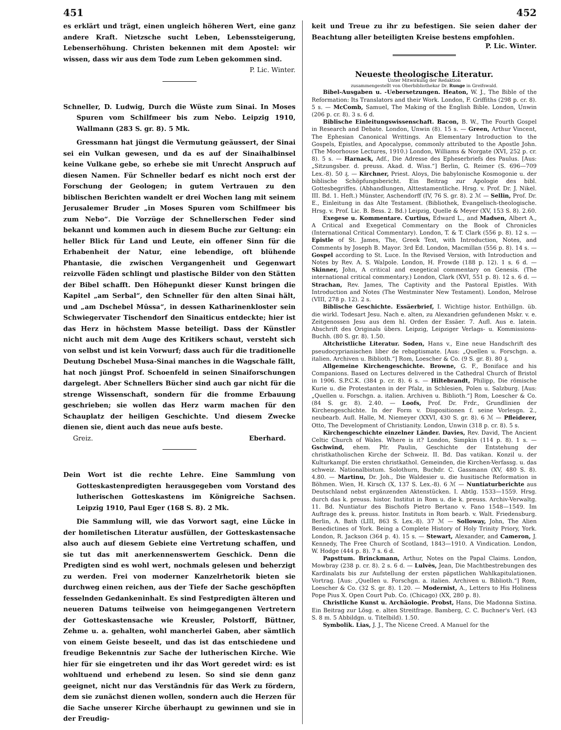451 452
es erklärt und trägt, einen ungleich höheren Wert, eine ganz andere Kraft. Nietzsche sucht Leben, Lebenssteigerung, Lebenserhöhung. Christen bekennen mit dem Apostel: wir wissen, dass wir aus dem Tode zum Leben gekommen sind.
P. Lic. Winter.
Schneller, D. Ludwig, Durch die Wüste zum Sinai. In Moses Spuren vom Schilfmeer bis zum Nebo. Leipzig 1910, Wallmann (283 S. gr. 8). 5 Mk.
Gressmann hat jüngst die Vermutung geäussert, der Sinai sei ein Vulkan gewesen, und da es auf der Sinaihalbinsel keine Vulkane gebe, so erhebe sie mit Unrecht Anspruch auf diesen Namen. Für Schneller bedarf es nicht noch erst der Forschung der Geologen; in gutem Vertrauen zu den biblischen Berichten wandelt er drei Wochen lang mit seinem Jerusalemer Bruder „in Moses Spuren vom Schilfmeer bis zum Nebo“. Die Vorzüge der Schnellerschen Feder sind bekannt und kommen auch in diesem Buche zur Geltung: ein heller Blick für Land und Leute, ein offener Sinn für die Erhabenheit der Natur, eine lebendige, oft blühende Phantasie, die zwischen Vergangenheit und Gegenwart reizvolle Fäden schlingt und plastische Bilder von den Stätten der Bibel schafft. Den Höhepunkt dieser Kunst bringen die Kapitel „am Serbal“, den Schneller für den alten Sinai hält, und „am Dschebel Mûssa“, in dessen Katharinenkloster sein Schwiegervater Tischendorf den Sinaiticus entdeckte; hier ist das Herz in höchstem Masse beteiligt. Dass der Künstler nicht auch mit dem Auge des Kritikers schaut, versteht sich von selbst und ist kein Vorwurf; dass auch für die traditionelle Deutung Dschebel Musa-Sinai manches in die Wagschale fällt, hat noch jüngst Prof. Schoenfeld in seinen Sinaiforschungen dargelegt. Aber Schnellers Bücher sind auch gar nicht für die strenge Wissenschaft, sondern für die fromme Erbauung geschrieben; sie wollen das Herz warm machen für den Schauplatz der heiligen Geschichte. Und diesem Zwecke dienen sie, dient auch das neue aufs beste.
Greiz. Eberhard.
Dein Wort ist die rechte Lehre. Eine Sammlung von Gotteskastenpredigten herausgegeben vom Vorstand des lutherischen Gotteskastens im Königreiche Sachsen. Leipzig 1910, Paul Eger (168 S. 8). 2 Mk.
Die Sammlung will, wie das Vorwort sagt, eine Lücke in der homiletischen Literatur ausfüllen, der Gotteskastensache also auch auf diesem Gebiete eine Vertretung schaffen, und sie tut das mit anerkennenswertem Geschick. Denn die Predigten sind es wohl wert, nochmals gelesen und beherzigt zu werden. Frei von moderner Kanzelrhetorik bieten sie durchweg einen reichen, aus der Tiefe der Sache geschöpften fesselnden Gedankeninhalt. Es sind Festpredigten älteren und neueren Datums teilweise von heimgegangenen Vertretern der Gotteskastensache wie Kreusler, Polstorff, Büttner, Zehme u. a. gehalten, wohl mancherlei Gaben, aber sämtlich von einem Geiste beseelt, und das ist das entschiedene und freudige Bekenntnis zur Sache der lutherischen Kirche. Wie hier für sie eingetreten und ihr das Wort geredet wird: es ist wohltuend und erhebend zu lesen. So sind sie denn ganz geeignet, nicht nur das Verständnis für das Werk zu fördern, dem sie zunächst dienen wollen, sondern auch die Herzen für die Sache unserer Kirche überhaupt zu gewinnen und sie in der Freudig-
keit und Treue zu ihr zu befestigen. Sie seien daher der Beachtung aller beteiligten Kreise bestens empfohlen.
P. Lic. Winter.
Neueste theologische Literatur.
Unter Mitwirkung der Redaktion
zusammengestellt von Oberbibliothekar Dr. Runge in Greifswald.
Bibel-Ausgaben u. -Uebersetzungen. Heaton, W. J., The Bible of the Reformation: Its Translators and their Work. London, F. Griffiths (298 p. cr. 8). 5 s. — McComb, Samuel, The Making of the English Bible. London, Unwin (206 p. cr. 8). 3 s. 6 d.
Biblische Einleitungswissenschaft. Bacon, B. W., The Fourth Gospel in Research and Debate. London, Unwin (8). 15 s. — Green, Arthur Vincent, The Ephesian Canonical Writtings. An Elementary Introduction to the Gospels, Epistles, and Apocalypse, commonly attributed to the Apostle John. (The Moorhouse Lectures, 1910.) London, Williams & Norgate (XVI, 252 p. cr. 8). 5 s. — Harnack, Adf., Die Adresse des Epheserbriefs des Paulus. [Aus: „Sitzungsber. d. preuss. Akad. d. Wiss.“] Berlin, G. Reimer (S. 696—709 Lex.-8). 50 ₰. — Kirchner, Priest. Aloys, Die babylonische Kosmogonie u. der biblische Schöpfungsbericht. Ein Beitrag zur Apologie des bibl. Gottesbegriffes. (Abhandlungen, Alttestamentliche. Hrsg. v. Prof. Dr. J. Nikel. III. Bd. 1. Heft.) Münster, Aschendorff (IV, 76 S. gr. 8). 2 ℳ — Sellin, Prof. Dr. E., Einleitung in das Alte Testament. (Bibliothek, Evangelisch-theologische. Hrsg. v. Prof. Lic. B. Bess. 2. Bd.) Leipzig, Quelle & Meyer (XV, 153 S. 8). 2.60.
Exegese u. Kommentare. Curtius, Edward L., and Madsen, Albert A., A Critical and Exegetical Commentary on the Book of Chronicles (International Critical Commentary). London, T. & T. Clark (556 p. 8). 12 s. — Epistle of St. James, The, Greek Text, with Introduction, Notes, and Comments by Joseph B. Mayor. 3rd Ed. London, Macmillan (556 p. 8). 14 s. — Gospel according to St. Luce. In the Revised Version, with Introduction and Notes by Rev. A. S. Walpole. London, H. Frowde (188 p. 12). 1 s. 6 d. — Skinner, John, A critical and exegetical commentary on Genesis. (The international critical commentary.) London, Clark (XVI, 551 p. 8). 12 s. 6 d. — Strachan, Rev. James, The Captivity and the Pastoral Epistles. With Introduction and Notes (The Westminster New Testament). London, Melrose (VIII, 278 p. 12). 2 s.
Biblische Geschichte. Essäerbrief, I. Wichtige histor. Enthüllgn. üb. die wirkl. Todesart Jesu. Nach e. alten, zu Alexandrien gefundenen Mskr. v. e. Zeitgenossen Jesu aus dem hl. Orden der Essäer. 7. Aufl. Aus e. latein. Abschrift des Originals übers. Leipzig, Leipziger Verlags- u. Kommissions-Buchh. (80 S. gr. 8). 1.50.
Altchristliche Literatur. Soden, Hans v., Eine neue Handschrift des pseudocyprianischen liber de rebaptismate. [Aus: „Quellen u. Forschgn. a. italien. Archiven u. Biblioth.“] Rom, Loescher & Co. (9 S. gr. 8). 80 ₰.
Allgemeine Kirchengeschichte. Browne, G. F., Boniface and his Companions. Based on Lectures delivered in the Cathedral Church of Bristol in 1906. S.P.C.K. (384 p. cr. 8). 6 s. — Hiltebrandt, Philipp, Die römische Kurie u. die Protestanten in der Pfalz, in Schlesien, Polen u. Salzburg. [Aus: „Quellen u. Forschgn. a. italien. Archiven u. Biblioth.“] Rom, Loescher & Co. (84 S. gr. 8). 2.40. — Loofs, Prof. Dr. Frdr., Grundlinien der Kirchengeschichte. In der Form v. Dispositionen f. seine Vorlesgn. 2., neubearb. Aufl. Halle, M. Niemeyer (XXVI, 430 S. gr. 8). 6 ℳ — Pfleiderer, Otto, The Development of Christianity. London, Unwin (318 p. cr. 8). 5 s.
Kirchengeschichte einzelner Länder. Davies, Rev. David, The Ancient Celtic Church of Wales. Where is it? London, Simpkin (114 p. 8). 1 s. — Gschwind, ehem. Pfr. Paulin, Geschichte der Entstehung der christkatholischen Kirche der Schweiz. II. Bd. Das vatikan. Konzil u. der Kulturkampf. Die ersten christkathol. Gemeinden, die Kirchen-Verfassg. u. das schweiz. Nationalbistum. Solothurn, Buchdr. C. Gassmann (XV, 480 S. 8). 4.80. — Martinu, Dr. Joh., Die Waldesier u. die husitische Reformation in Böhmen. Wien, H. Kirsch (X, 137 S. Lex.-8). 6 ℳ — Nuntiaturberichte aus Deutschland nebst ergänzenden Aktenstücken. I. Abtlg. 1533—1559. Hrsg. durch das k. preuss. histor. Institut in Rom u. die k. preuss. Archiv-Verwaltg. 11. Bd. Nuntiatur des Bischofs Pietro Bertano v. Fano 1548—1549. Im Auftrage des k. preuss. histor. Instituts in Rom bearb. v. Walt. Friedensburg. Berlin, A. Bath (LIII, 863 S. Lex.-8). 37 ℳ — Solloway, John, The Alien Benedictines of York. Being a Complete History of Holy Trinity Priory, York. London, R. Jackson (364 p. 4). 15 s. — Stewart, Alexander, and Cameron, J. Kennedy, The Free Church of Scotland, 1843—1910. A Vindication. London, W. Hodge (444 p. 8). 7 s. 6 d.
Papsttum. Brinckmann, Arthur, Notes on the Papal Claims. London, Mowbray (238 p. cr. 8). 2 s. 6 d. — Lulvès, Jean, Die Machtbestrebungen des Kardinalats bis zur Aufstellung der ersten päpstlichen Wahlkapitulationen. Vortrag. [Aus: „Quellen u. Forschgn. a. italien. Archiven u. Biblioth.“] Rom, Loescher & Co. (32 S. gr. 8). 1.20. — Modernist, A., Letters to His Holiness Pope Pius X. Open Court Pub. Co. (Chicago) (XX, 280 p. 8).
Christliche Kunst u. Archäologie. Probst, Hans, Die Madonna Sixtina. Ein Beitrag zur Lösg. e. alten Streitfrage. Bamberg, C. C. Buchner's Verl. (43 S. 8 m. 5 Abbildgn. u. Titelbild). 1.50.
Symbolik. Lias, J. J., The Nicene Creed. A Manuel for the